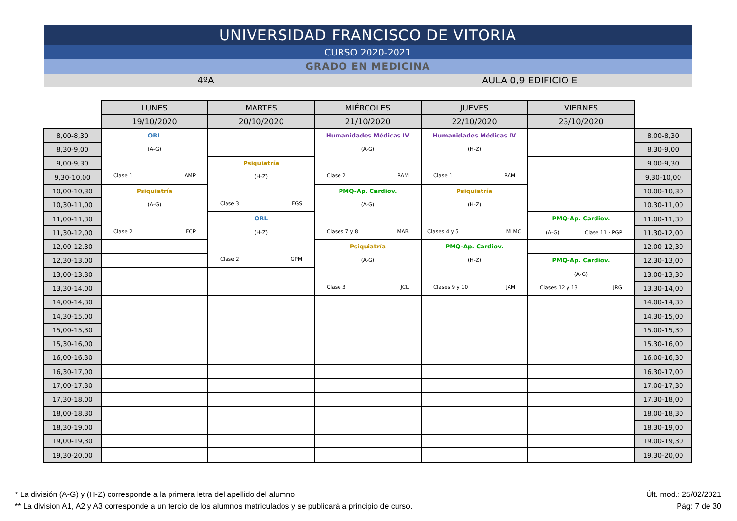UNIVERSIDAD FRANCISCO DE VITORIA
CURSO 2020-2021
GRADO EN MEDICINA
4ºA AULA 0,9 EDIFICIO E
| | LUNES | MARTES | MIÉRCOLES | JUEVES | VIERNES | |
| | 19/10/2020 | 20/10/2020 | 21/10/2020 | 22/10/2020 | 23/10/2020 | |
| 8,00-8,30 | ORL (A-G) Clase 1 AMP | | Humanidades Médicas IV (A-G) Clase 2 RAM | Humanidades Médicas IV (H-Z) Clase 1 RAM | | 8,00-8,30 |
| 8,30-9,00 | | | | | | 8,30-9,00 |
| 9,00-9,30 | | Psiquiatría (H-Z) Clase 3 FGS | | | | 9,00-9,30 |
| 9,30-10,00 | | | | | | 9,30-10,00 |
| 10,00-10,30 | Psiquiatría (A-G) Clase 2 FCP | | PMQ-Ap. Cardiov. (A-G) Clases 7 y 8 MAB | Psiquiatría (H-Z) Clases 4 y 5 MLMC | | 10,00-10,30 |
| 10,30-11,00 | | | | | | 10,30-11,00 |
| 11,00-11,30 | | ORL (H-Z) Clase 2 GPM | | | PMQ-Ap. Cardiov. (A-G) Clase 11 · PGP | 11,00-11,30 |
| 11,30-12,00 | | | | | | 11,30-12,00 |
| 12,00-12,30 | | | Psiquiatría (A-G) Clase 3 JCL | PMQ-Ap. Cardiov. (H-Z) Clases 9 y 10 JAM | | 12,00-12,30 |
| 12,30-13,00 | | | | | PMQ-Ap. Cardiov. (A-G) Clases 12 y 13 JRG | 12,30-13,00 |
| 13,00-13,30 | | | | | | 13,00-13,30 |
| 13,30-14,00 | | | | | | 13,30-14,00 |
| 14,00-14,30 | | | | | | 14,00-14,30 |
| 14,30-15,00 | | | | | | 14,30-15,00 |
| 15,00-15,30 | | | | | | 15,00-15,30 |
| 15,30-16,00 | | | | | | 15,30-16,00 |
| 16,00-16,30 | | | | | | 16,00-16,30 |
| 16,30-17,00 | | | | | | 16,30-17,00 |
| 17,00-17,30 | | | | | | 17,00-17,30 |
| 17,30-18,00 | | | | | | 17,30-18,00 |
| 18,00-18,30 | | | | | | 18,00-18,30 |
| 18,30-19,00 | | | | | | 18,30-19,00 |
| 19,00-19,30 | | | | | | 19,00-19,30 |
| 19,30-20,00 | | | | | | 19,30-20,00 |
* La división (A-G) y (H-Z) corresponde a la primera letra del apellido del alumno
** La division A1, A2 y A3 corresponde a un tercio de los alumnos matriculados y se publicará a principio de curso.
Últ. mod.: 25/02/2021
Pág: 7 de 30